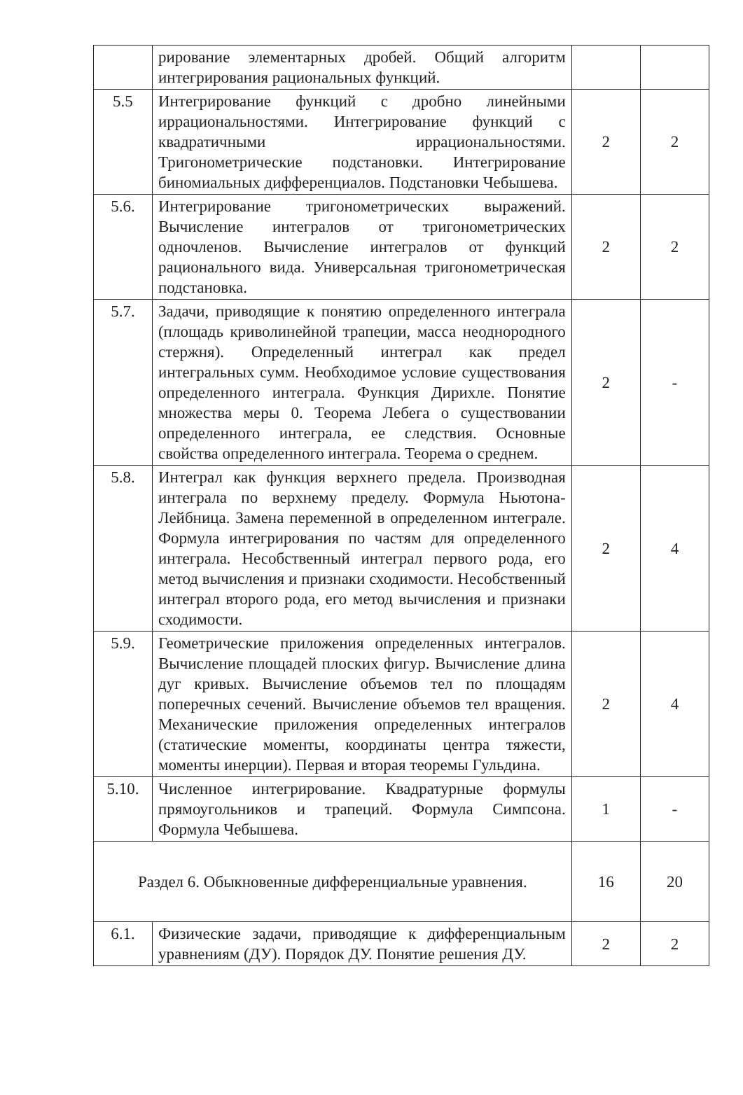| | рирование элементарных дробей. Общий алгоритм интегрирования рациональных функций. | | |
| 5.5 | Интегрирование функций с дробно линейными иррациональностями. Интегрирование функций с квадратичными иррациональностями. Тригонометрические подстановки. Интегрирование биномиальных дифференциалов. Подстановки Чебышева. | 2 | 2 |
| 5.6. | Интегрирование тригонометрических выражений. Вычисление интегралов от тригонометрических одночленов. Вычисление интегралов от функций рационального вида. Универсальная тригонометрическая подстановка. | 2 | 2 |
| 5.7. | Задачи, приводящие к понятию определенного интеграла (площадь криволинейной трапеции, масса неоднородного стержня). Определенный интеграл как предел интегральных сумм. Необходимое условие существования определенного интеграла. Функция Дирихле. Понятие множества меры 0. Теорема Лебега о существовании определенного интеграла, ее следствия. Основные свойства определенного интеграла. Теорема о среднем. | 2 | - |
| 5.8. | Интеграл как функция верхнего предела. Производная интеграла по верхнему пределу. Формула Ньютона-Лейбница. Замена переменной в определенном интеграле. Формула интегрирования по частям для определенного интеграла. Несобственный интеграл первого рода, его метод вычисления и признаки сходимости. Несобственный интеграл второго рода, его метод вычисления и признаки сходимости. | 2 | 4 |
| 5.9. | Геометрические приложения определенных интегралов. Вычисление площадей плоских фигур. Вычисление длина дуг кривых. Вычисление объемов тел по площадям поперечных сечений. Вычисление объемов тел вращения. Механические приложения определенных интегралов (статические моменты, координаты центра тяжести, моменты инерции). Первая и вторая теоремы Гульдина. | 2 | 4 |
| 5.10. | Численное интегрирование. Квадратурные формулы прямоугольников и трапеций. Формула Симпсона. Формула Чебышева. | 1 | - |
| Раздел 6. Обыкновенные дифференциальные уравнения. | | 16 | 20 |
| 6.1. | Физические задачи, приводящие к дифференциальным уравнениям (ДУ). Порядок ДУ. Понятие решения ДУ. | 2 | 2 |